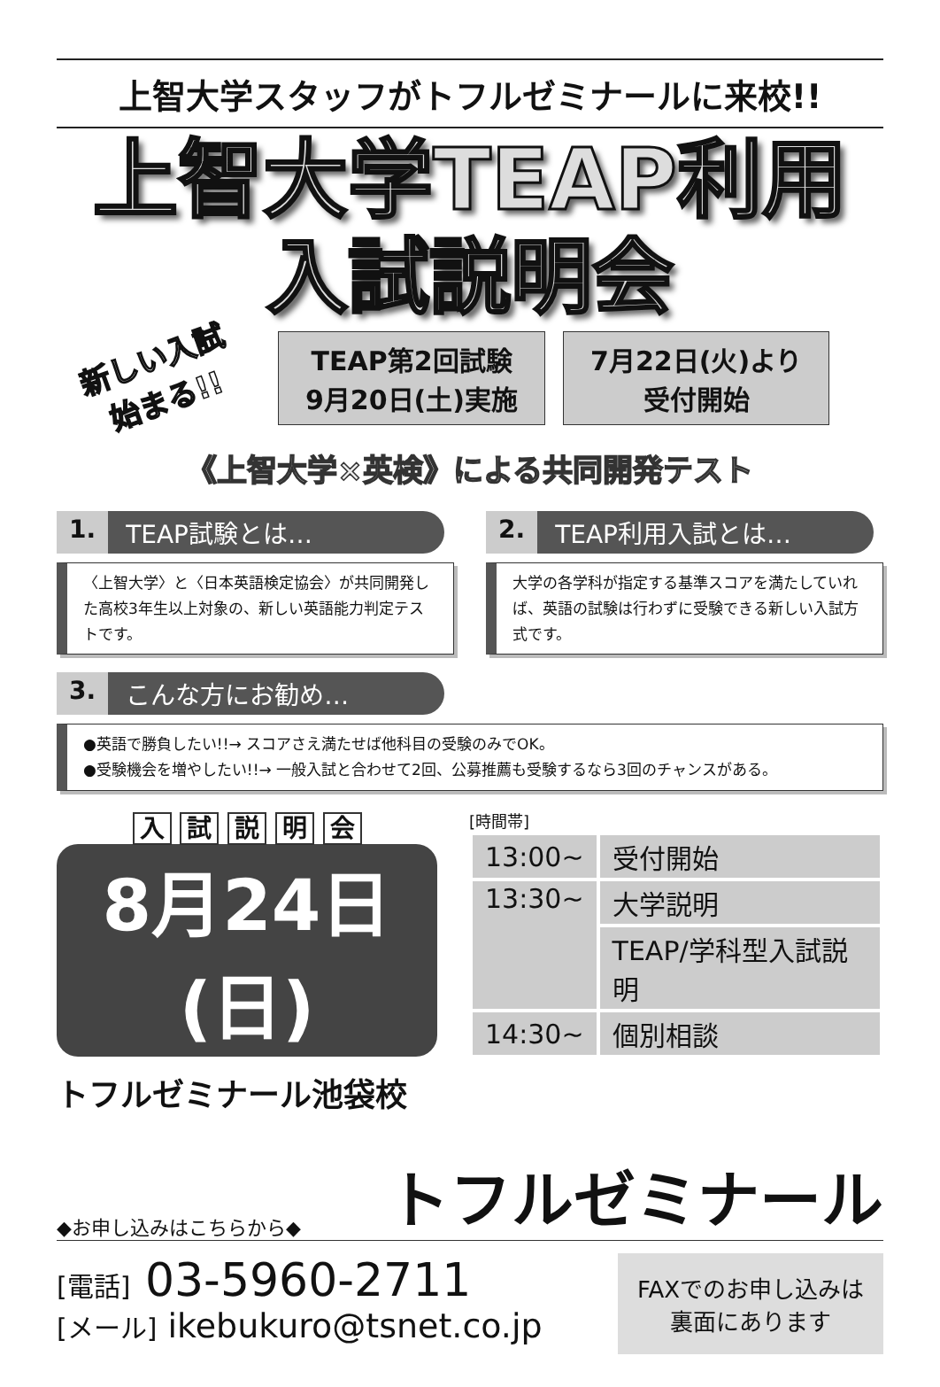上智大学スタッフがトフルゼミナールに来校!!
上智大学TEAP利用
入試説明会
新しい入試
始まる!!
TEAP第2回試験
9月20日(土)実施
7月22日(火)より
受付開始
《上智大学×英検》による共同開発テスト
1. TEAP試験とは…
〈上智大学〉と〈日本英語検定協会〉が共同開発した高校3年生以上対象の、新しい英語能力判定テストです。
2. TEAP利用入試とは…
大学の各学科が指定する基準スコアを満たしていれば、英語の試験は行わずに受験できる新しい入試方式です。
3. こんな方にお勧め…
●英語で勝負したい!!→ スコアさえ満たせば他科目の受験のみでOK。
●受験機会を増やしたい!!→ 一般入試と合わせて2回、公募推薦も受験するなら3回のチャンスがある。
入 試 説 明 会
8月24日(日)
トフルゼミナール池袋校
[時間帯]
| 13:00~ | 受付開始 |
| 13:30~ | 大学説明 |
| | TEAP/学科型入試説明 |
| 14:30~ | 個別相談 |
◆お申し込みはこちらから◆
トフルゼミナール
[電話] 03-5960-2711
[メール] ikebukuro@tsnet.co.jp
FAXでのお申し込みは
裏面にあります